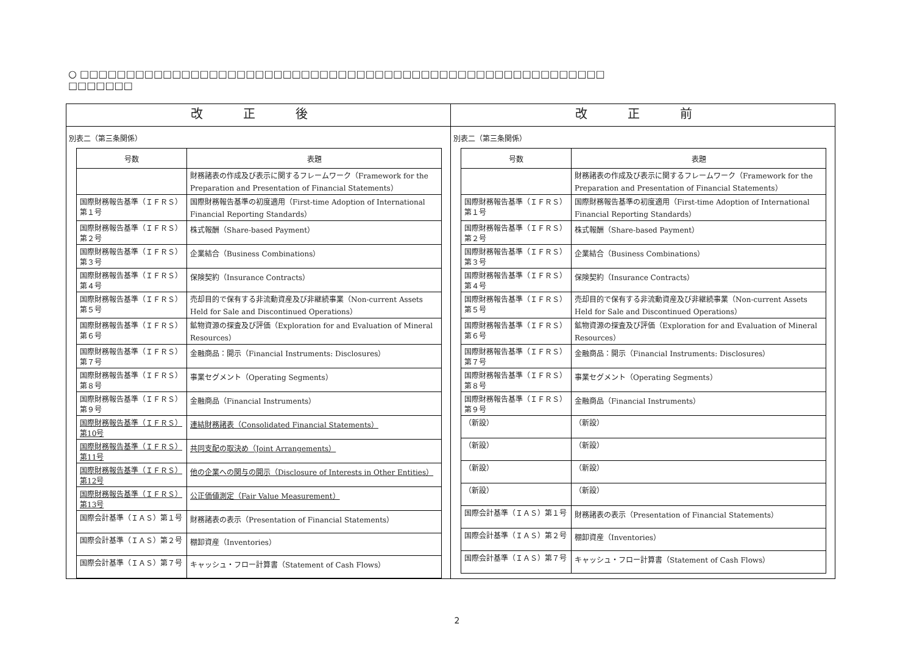○ □□□□□□□□□□□□□□□□□□□□□□□□□□□□□□□□□□□□□□□□□□□□□□□□□□□□□□□□□
□□□□□□□
| 改 正 後 | 改 正 前 |
| --- | --- |
| 別表二（第三条関係） / 号数 / 表題 / / --- / --- / / / 財務諸表の作成及び表示に関するフレームワーク（Framework for the Preparation and Presentation of Financial Statements） / / 国際財務報告基準（ＩＦＲＳ）第１号 / 国際財務報告基準の初度適用（First-time Adoption of International Financial Reporting Standards） / / 国際財務報告基準（ＩＦＲＳ）第２号 / 株式報酬（Share-based Payment） / / 国際財務報告基準（ＩＦＲＳ）第３号 / 企業結合（Business Combinations） / / 国際財務報告基準（ＩＦＲＳ）第４号 / 保険契約（Insurance Contracts） / / 国際財務報告基準（ＩＦＲＳ）第５号 / 売却目的で保有する非流動資産及び非継続事業（Non-current Assets Held for Sale and Discontinued Operations） / / 国際財務報告基準（ＩＦＲＳ）第６号 / 鉱物資源の探査及び評価（Exploration for and Evaluation of Mineral Resources） / / 国際財務報告基準（ＩＦＲＳ）第７号 / 金融商品：開示（Financial Instruments: Disclosures） / / 国際財務報告基準（ＩＦＲＳ）第８号 / 事業セグメント（Operating Segments） / / 国際財務報告基準（ＩＦＲＳ）第９号 / 金融商品（Financial Instruments） / / 国際財務報告基準（ＩＦＲＳ）第10号 / 連結財務諸表（Consolidated Financial Statements） / / 国際財務報告基準（ＩＦＲＳ）第11号 / 共同支配の取決め（Joint Arrangements） / / 国際財務報告基準（ＩＦＲＳ）第12号 / 他の企業への関与の開示（Disclosure of Interests in Other Entities） / / 国際財務報告基準（ＩＦＲＳ）第13号 / 公正価値測定（Fair Value Measurement） / / 国際会計基準（ＩＡＳ）第１号 / 財務諸表の表示（Presentation of Financial Statements） / / 国際会計基準（ＩＡＳ）第２号 / 棚卸資産（Inventories） / / 国際会計基準（ＩＡＳ）第７号 / キャッシュ・フロー計算書（Statement of Cash Flows） / | 別表二（第三条関係） / 号数 / 表題 / / --- / --- / / / 財務諸表の作成及び表示に関するフレームワーク（Framework for the Preparation and Presentation of Financial Statements） / / 国際財務報告基準（ＩＦＲＳ）第１号 / 国際財務報告基準の初度適用（First-time Adoption of International Financial Reporting Standards） / / 国際財務報告基準（ＩＦＲＳ）第２号 / 株式報酬（Share-based Payment） / / 国際財務報告基準（ＩＦＲＳ）第３号 / 企業結合（Business Combinations） / / 国際財務報告基準（ＩＦＲＳ）第４号 / 保険契約（Insurance Contracts） / / 国際財務報告基準（ＩＦＲＳ）第５号 / 売却目的で保有する非流動資産及び非継続事業（Non-current Assets Held for Sale and Discontinued Operations） / / 国際財務報告基準（ＩＦＲＳ）第６号 / 鉱物資源の探査及び評価（Exploration for and Evaluation of Mineral Resources） / / 国際財務報告基準（ＩＦＲＳ）第７号 / 金融商品：開示（Financial Instruments: Disclosures） / / 国際財務報告基準（ＩＦＲＳ）第８号 / 事業セグメント（Operating Segments） / / 国際財務報告基準（ＩＦＲＳ）第９号 / 金融商品（Financial Instruments） / / （新設） / （新設） / / （新設） / （新設） / / （新設） / （新設） / / （新設） / （新設） / / 国際会計基準（ＩＡＳ）第１号 / 財務諸表の表示（Presentation of Financial Statements） / / 国際会計基準（ＩＡＳ）第２号 / 棚卸資産（Inventories） / / 国際会計基準（ＩＡＳ）第７号 / キャッシュ・フロー計算書（Statement of Cash Flows） / |
2